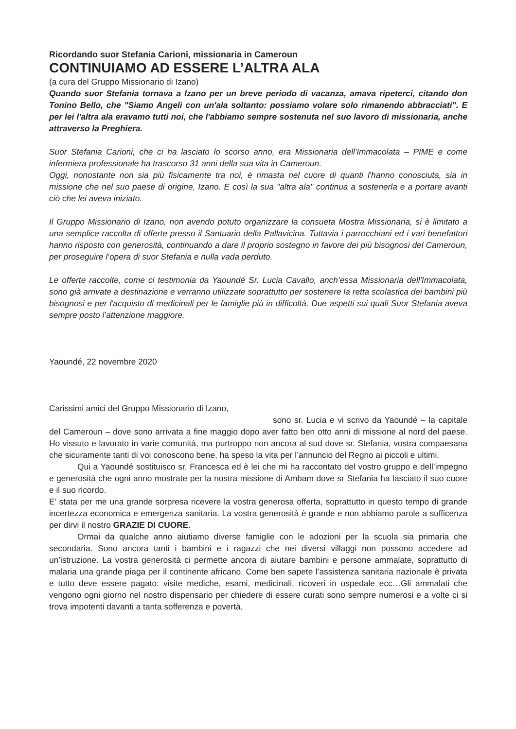Ricordando suor Stefania Carioni, missionaria in Cameroun
CONTINUIAMO AD ESSERE L’ALTRA ALA
(a cura del Gruppo Missionario di Izano)
Quando suor Stefania tornava a Izano per un breve periodo di vacanza, amava ripeterci, citando don Tonino Bello, che "Siamo Angeli con un'ala soltanto: possiamo volare solo rimanendo abbracciati". E per lei l'altra ala eravamo tutti noi, che l'abbiamo sempre sostenuta nel suo lavoro di missionaria, anche attraverso la Preghiera.
Suor Stefania Carioni, che ci ha lasciato lo scorso anno, era Missionaria dell'Immacolata – PIME e come infermiera professionale ha trascorso 31 anni della sua vita in Cameroun.
Oggi, nonostante non sia più fisicamente tra noi, è rimasta nel cuore di quanti l'hanno conosciuta, sia in missione che nel suo paese di origine, Izano. E così la sua "altra ala" continua a sostenerla e a portare avanti ciò che lei aveva iniziato.
Il Gruppo Missionario di Izano, non avendo potuto organizzare la consueta Mostra Missionaria, si è limitato a una semplice raccolta di offerte presso il Santuario della Pallavicina. Tuttavia i parrocchiani ed i vari benefattori hanno risposto con generosità, continuando a dare il proprio sostegno in favore dei più bisognosi del Cameroun, per proseguire l’opera di suor Stefania e nulla vada perduto.
Le offerte raccolte, come ci testimonia da Yaoundé Sr. Lucia Cavallo, anch’essa Missionaria dell'Immacolata, sono già arrivate a destinazione e verranno utilizzate soprattutto per sostenere la retta scolastica dei bambini più bisognosi e per l'acquisto di medicinali per le famiglie più in difficoltà. Due aspetti sui quali Suor Stefania aveva sempre posto l’attenzione maggiore.
Yaoundé, 22 novembre 2020
Carissimi amici del Gruppo Missionario di Izano,
sono sr. Lucia e vi scrivo da Yaoundé – la capitale del Cameroun – dove sono arrivata a fine maggio dopo aver fatto ben otto anni di missione al nord del paese. Ho vissuto e lavorato in varie comunità, ma purtroppo non ancora al sud dove sr. Stefania, vostra compaesana che sicuramente tanti di voi conoscono bene, ha speso la vita per l’annuncio del Regno ai piccoli e ultimi.
Qui a Yaoundé sostituisco sr. Francesca ed è lei che mi ha raccontato del vostro gruppo e dell’impegno e generosità che ogni anno mostrate per la nostra missione di Ambam dove sr Stefania ha lasciato il suo cuore e il suo ricordo.
E’ stata per me una grande sorpresa ricevere la vostra generosa offerta, soprattutto in questo tempo di grande incertezza economica e emergenza sanitaria. La vostra generosità è grande e non abbiamo parole a sufficenza per dirvi il nostro GRAZIE DI CUORE.
Ormai da qualche anno aiutiamo diverse famiglie con le adozioni per la scuola sia primaria che secondaria. Sono ancora tanti i bambini e i ragazzi che nei diversi villaggi non possono accedere ad un’istruzione. La vostra generosità ci permette ancora di aiutare bambini e persone ammalate, soprattutto di malaria una grande piaga per il continente africano. Come ben sapete l’assistenza sanitaria nazionale è privata e tutto deve essere pagato: visite mediche, esami, medicinali, ricoveri in ospedale ecc…Gli ammalati che vengono ogni giorno nel nostro dispensario per chiedere di essere curati sono sempre numerosi e a volte ci si trova impotenti davanti a tanta sofferenza e povertà.